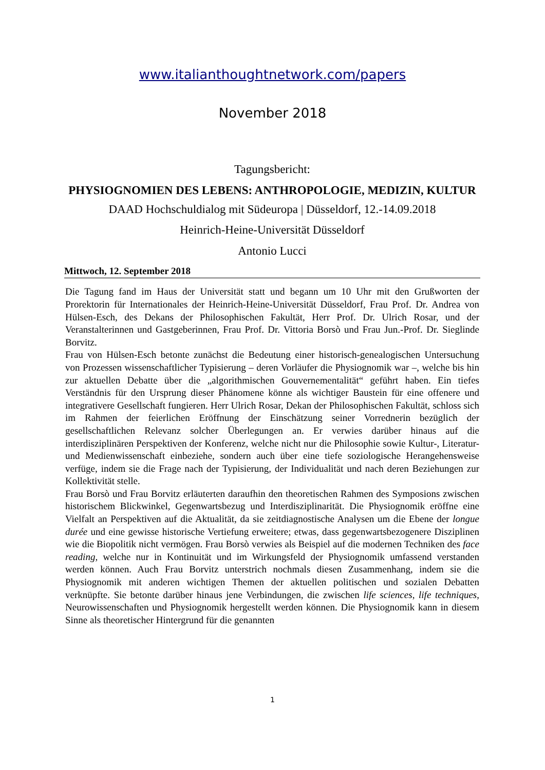www.italianthoughtnetwork.com/papers
November 2018
Tagungsbericht:
PHYSIOGNOMIEN DES LEBENS: ANTHROPOLOGIE, MEDIZIN, KULTUR
DAAD Hochschuldialog mit Südeuropa | Düsseldorf, 12.-14.09.2018
Heinrich-Heine-Universität Düsseldorf
Antonio Lucci
Mittwoch, 12. September 2018
Die Tagung fand im Haus der Universität statt und begann um 10 Uhr mit den Grußworten der Prorektorin für Internationales der Heinrich-Heine-Universität Düsseldorf, Frau Prof. Dr. Andrea von Hülsen-Esch, des Dekans der Philosophischen Fakultät, Herr Prof. Dr. Ulrich Rosar, und der Veranstalterinnen und Gastgeberinnen, Frau Prof. Dr. Vittoria Borsò und Frau Jun.-Prof. Dr. Sieglinde Borvitz.
Frau von Hülsen-Esch betonte zunächst die Bedeutung einer historisch-genealogischen Untersuchung von Prozessen wissenschaftlicher Typisierung – deren Vorläufer die Physiognomik war –, welche bis hin zur aktuellen Debatte über die „algorithmischen Gouvernementalität“ geführt haben. Ein tiefes Verständnis für den Ursprung dieser Phänomene könne als wichtiger Baustein für eine offenere und integrativere Gesellschaft fungieren. Herr Ulrich Rosar, Dekan der Philosophischen Fakultät, schloss sich im Rahmen der feierlichen Eröffnung der Einschätzung seiner Vorrednerin bezüglich der gesellschaftlichen Relevanz solcher Überlegungen an. Er verwies darüber hinaus auf die interdisziplinären Perspektiven der Konferenz, welche nicht nur die Philosophie sowie Kultur-, Literatur- und Medienwissenschaft einbeziehe, sondern auch über eine tiefe soziologische Herangehensweise verfüge, indem sie die Frage nach der Typisierung, der Individualität und nach deren Beziehungen zur Kollektivität stelle.
Frau Borsò und Frau Borvitz erläuterten daraufhin den theoretischen Rahmen des Symposions zwischen historischem Blickwinkel, Gegenwartsbezug und Interdisziplinarität. Die Physiognomik eröffne eine Vielfalt an Perspektiven auf die Aktualität, da sie zeitdiagnostische Analysen um die Ebene der longue durée und eine gewisse historische Vertiefung erweitere; etwas, dass gegenwartsbezogenere Disziplinen wie die Biopolitik nicht vermögen. Frau Borsò verwies als Beispiel auf die modernen Techniken des face reading, welche nur in Kontinuität und im Wirkungsfeld der Physiognomik umfassend verstanden werden können. Auch Frau Borvitz unterstrich nochmals diesen Zusammenhang, indem sie die Physiognomik mit anderen wichtigen Themen der aktuellen politischen und sozialen Debatten verknüpfte. Sie betonte darüber hinaus jene Verbindungen, die zwischen life sciences, life techniques, Neurowissenschaften und Physiognomik hergestellt werden können. Die Physiognomik kann in diesem Sinne als theoretischer Hintergrund für die genannten
1